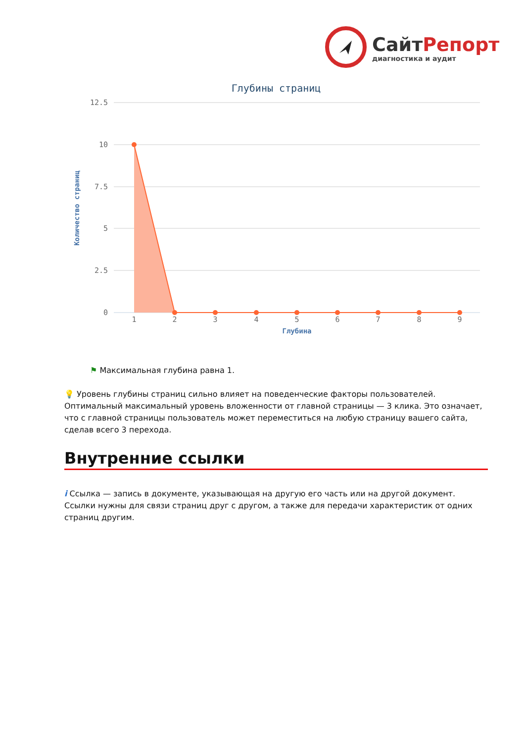СайтРепорт
диагностика и аудит
Глубины страниц
12.5
10
7.5
5
2.5
0
Количество страниц
1
2
3
4
5
6
7
8
9
Глубина
⚑ Максимальная глубина равна 1.
💡 Уровень глубины страниц сильно влияет на поведенческие факторы пользователей. Оптимальный максимальный уровень вложенности от главной страницы — 3 клика. Это означает, что с главной страницы пользователь может переместиться на любую страницу вашего сайта, сделав всего 3 перехода.
Внутренние ссылки
i Ссылка — запись в документе, указывающая на другую его часть или на другой документ. Ссылки нужны для связи страниц друг с другом, а также для передачи характеристик от одних страниц другим.